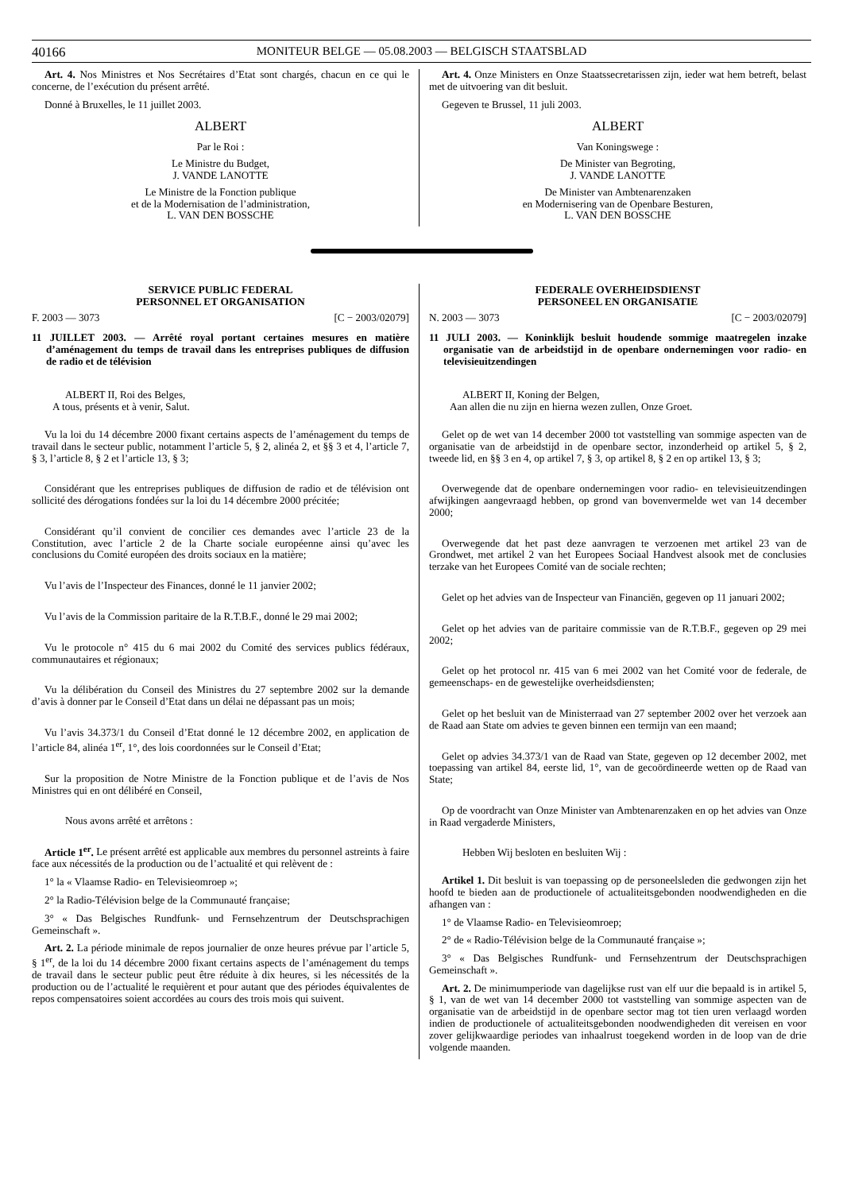40166 MONITEUR BELGE — 05.08.2003 — BELGISCH STAATSBLAD
Art. 4. Nos Ministres et Nos Secrétaires d’Etat sont chargés, chacun en ce qui le concerne, de l’exécution du présent arrêté.
Donné à Bruxelles, le 11 juillet 2003.
ALBERT
Par le Roi :
Le Ministre du Budget,
J. VANDE LANOTTE
Le Ministre de la Fonction publique
et de la Modernisation de l’administration,
L. VAN DEN BOSSCHE
Art. 4. Onze Ministers en Onze Staatssecretarissen zijn, ieder wat hem betreft, belast met de uitvoering van dit besluit.
Gegeven te Brussel, 11 juli 2003.
ALBERT
Van Koningswege :
De Minister van Begroting,
J. VANDE LANOTTE
De Minister van Ambtenarenzaken
en Modernisering van de Openbare Besturen,
L. VAN DEN BOSSCHE
SERVICE PUBLIC FEDERAL
PERSONNEL ET ORGANISATION
F. 2003 — 3073 [C − 2003/02079]
11 JUILLET 2003. — Arrêté royal portant certaines mesures en matière d’aménagement du temps de travail dans les entreprises publiques de diffusion de radio et de télévision
ALBERT II, Roi des Belges,
A tous, présents et à venir, Salut.
Vu la loi du 14 décembre 2000 fixant certains aspects de l’aménagement du temps de travail dans le secteur public, notamment l’article 5, § 2, alinéa 2, et §§ 3 et 4, l’article 7, § 3, l’article 8, § 2 et l’article 13, § 3;
Considérant que les entreprises publiques de diffusion de radio et de télévision ont sollicité des dérogations fondées sur la loi du 14 décembre 2000 précitée;
Considérant qu’il convient de concilier ces demandes avec l’article 23 de la Constitution, avec l’article 2 de la Charte sociale européenne ainsi qu’avec les conclusions du Comité européen des droits sociaux en la matière;
Vu l’avis de l’Inspecteur des Finances, donné le 11 janvier 2002;
Vu l’avis de la Commission paritaire de la R.T.B.F., donné le 29 mai 2002;
Vu le protocole n° 415 du 6 mai 2002 du Comité des services publics fédéraux, communautaires et régionaux;
Vu la délibération du Conseil des Ministres du 27 septembre 2002 sur la demande d’avis à donner par le Conseil d’Etat dans un délai ne dépassant pas un mois;
Vu l’avis 34.373/1 du Conseil d’Etat donné le 12 décembre 2002, en application de l’article 84, alinéa 1<sup>er</sup>, 1°, des lois coordonnées sur le Conseil d’Etat;
Sur la proposition de Notre Ministre de la Fonction publique et de l’avis de Nos Ministres qui en ont délibéré en Conseil,
Nous avons arrêté et arrêtons :
Article 1<sup>er</sup>. Le présent arrêté est applicable aux membres du personnel astreints à faire face aux nécessités de la production ou de l’actualité et qui relèvent de :
1° la « Vlaamse Radio- en Televisieomroep »;
2° la Radio-Télévision belge de la Communauté française;
3° « Das Belgisches Rundfunk- und Fernsehzentrum der Deutschsprachigen Gemeinschaft ».
Art. 2. La période minimale de repos journalier de onze heures prévue par l’article 5, § 1<sup>er</sup>, de la loi du 14 décembre 2000 fixant certains aspects de l’aménagement du temps de travail dans le secteur public peut être réduite à dix heures, si les nécessités de la production ou de l’actualité le requièrent et pour autant que des périodes équivalentes de repos compensatoires soient accordées au cours des trois mois qui suivent.
FEDERALE OVERHEIDSDIENST
PERSONEEL EN ORGANISATIE
N. 2003 — 3073 [C − 2003/02079]
11 JULI 2003. — Koninklijk besluit houdende sommige maatregelen inzake organisatie van de arbeidstijd in de openbare ondernemingen voor radio- en televisieuitzendingen
ALBERT II, Koning der Belgen,
Aan allen die nu zijn en hierna wezen zullen, Onze Groet.
Gelet op de wet van 14 december 2000 tot vaststelling van sommige aspecten van de organisatie van de arbeidstijd in de openbare sector, inzonderheid op artikel 5, § 2, tweede lid, en §§ 3 en 4, op artikel 7, § 3, op artikel 8, § 2 en op artikel 13, § 3;
Overwegende dat de openbare ondernemingen voor radio- en televisieuitzendingen afwijkingen aangevraagd hebben, op grond van bovenvermelde wet van 14 december 2000;
Overwegende dat het past deze aanvragen te verzoenen met artikel 23 van de Grondwet, met artikel 2 van het Europees Sociaal Handvest alsook met de conclusies terzake van het Europees Comité van de sociale rechten;
Gelet op het advies van de Inspecteur van Financiën, gegeven op 11 januari 2002;
Gelet op het advies van de paritaire commissie van de R.T.B.F., gegeven op 29 mei 2002;
Gelet op het protocol nr. 415 van 6 mei 2002 van het Comité voor de federale, de gemeenschaps- en de gewestelijke overheidsdiensten;
Gelet op het besluit van de Ministerraad van 27 september 2002 over het verzoek aan de Raad aan State om advies te geven binnen een termijn van een maand;
Gelet op advies 34.373/1 van de Raad van State, gegeven op 12 december 2002, met toepassing van artikel 84, eerste lid, 1°, van de gecoördineerde wetten op de Raad van State;
Op de voordracht van Onze Minister van Ambtenarenzaken en op het advies van Onze in Raad vergaderde Ministers,
Hebben Wij besloten en besluiten Wij :
Artikel 1. Dit besluit is van toepassing op de personeelsleden die gedwongen zijn het hoofd te bieden aan de productionele of actualiteitsgebonden noodwendigheden en die afhangen van :
1° de Vlaamse Radio- en Televisieomroep;
2° de « Radio-Télévision belge de la Communauté française »;
3° « Das Belgisches Rundfunk- und Fernsehzentrum der Deutschsprachigen Gemeinschaft ».
Art. 2. De minimumperiode van dagelijkse rust van elf uur die bepaald is in artikel 5, § 1, van de wet van 14 december 2000 tot vaststelling van sommige aspecten van de organisatie van de arbeidstijd in de openbare sector mag tot tien uren verlaagd worden indien de productionele of actualiteitsgebonden noodwendigheden dit vereisen en voor zover gelijkwaardige periodes van inhaalrust toegekend worden in de loop van de drie volgende maanden.